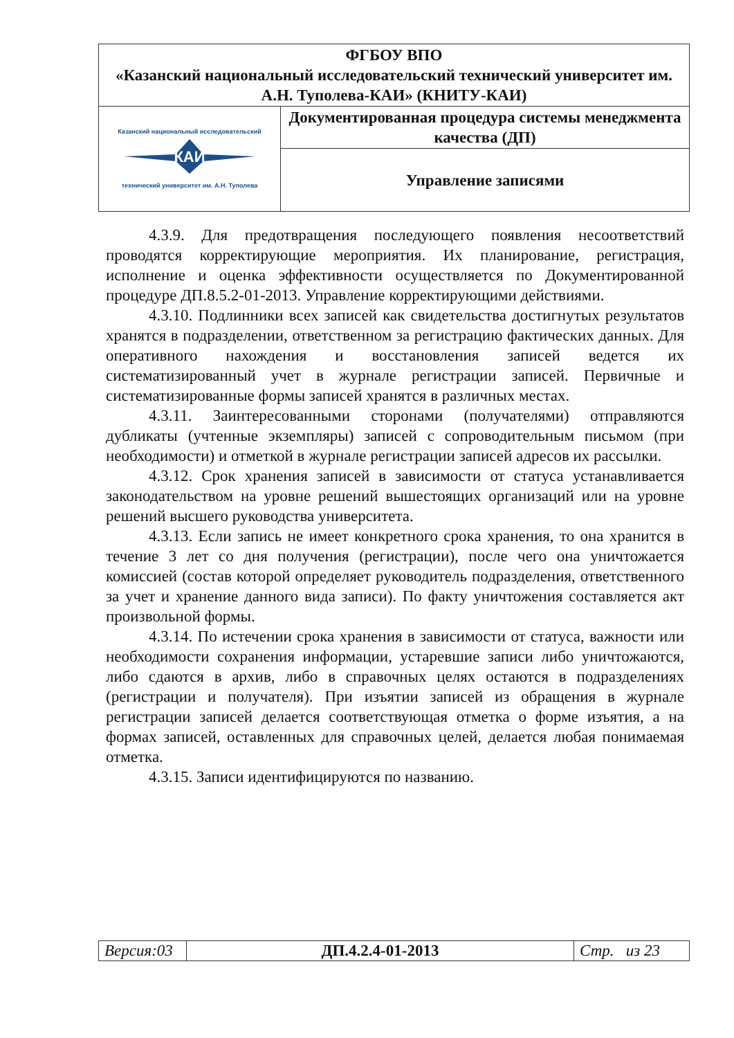| ФГБОУ ВПО «Казанский национальный исследовательский технический университет им. А.Н. Туполева-КАИ» (КНИТУ-КАИ) | |
| КАИ Казанский национальный исследовательский технический университет им. А.Н. Туполева | Документированная процедура системы менеджмента качества (ДП) |
| | Управление записями |
4.3.9. Для предотвращения последующего появления несоответствий проводятся корректирующие мероприятия. Их планирование, регистрация, исполнение и оценка эффективности осуществляется по Документированной процедуре ДП.8.5.2-01-2013. Управление корректирующими действиями.
4.3.10. Подлинники всех записей как свидетельства достигнутых результатов хранятся в подразделении, ответственном за регистрацию фактических данных. Для оперативного нахождения и восстановления записей ведется их систематизированный учет в журнале регистрации записей. Первичные и систематизированные формы записей хранятся в различных местах.
4.3.11. Заинтересованными сторонами (получателями) отправляются дубликаты (учтенные экземпляры) записей с сопроводительным письмом (при необходимости) и отметкой в журнале регистрации записей адресов их рассылки.
4.3.12. Срок хранения записей в зависимости от статуса устанавливается законодательством на уровне решений вышестоящих организаций или на уровне решений высшего руководства университета.
4.3.13. Если запись не имеет конкретного срока хранения, то она хранится в течение 3 лет со дня получения (регистрации), после чего она уничтожается комиссией (состав которой определяет руководитель подразделения, ответственного за учет и хранение данного вида записи). По факту уничтожения составляется акт произвольной формы.
4.3.14. По истечении срока хранения в зависимости от статуса, важности или необходимости сохранения информации, устаревшие записи либо уничтожаются, либо сдаются в архив, либо в справочных целях остаются в подразделениях (регистрации и получателя). При изъятии записей из обращения в журнале регистрации записей делается соответствующая отметка о форме изъятия, а на формах записей, оставленных для справочных целей, делается любая понимаемая отметка.
4.3.15. Записи идентифицируются по названию.
| Версия:03 | ДП.4.2.4-01-2013 | Стр. из 23 |